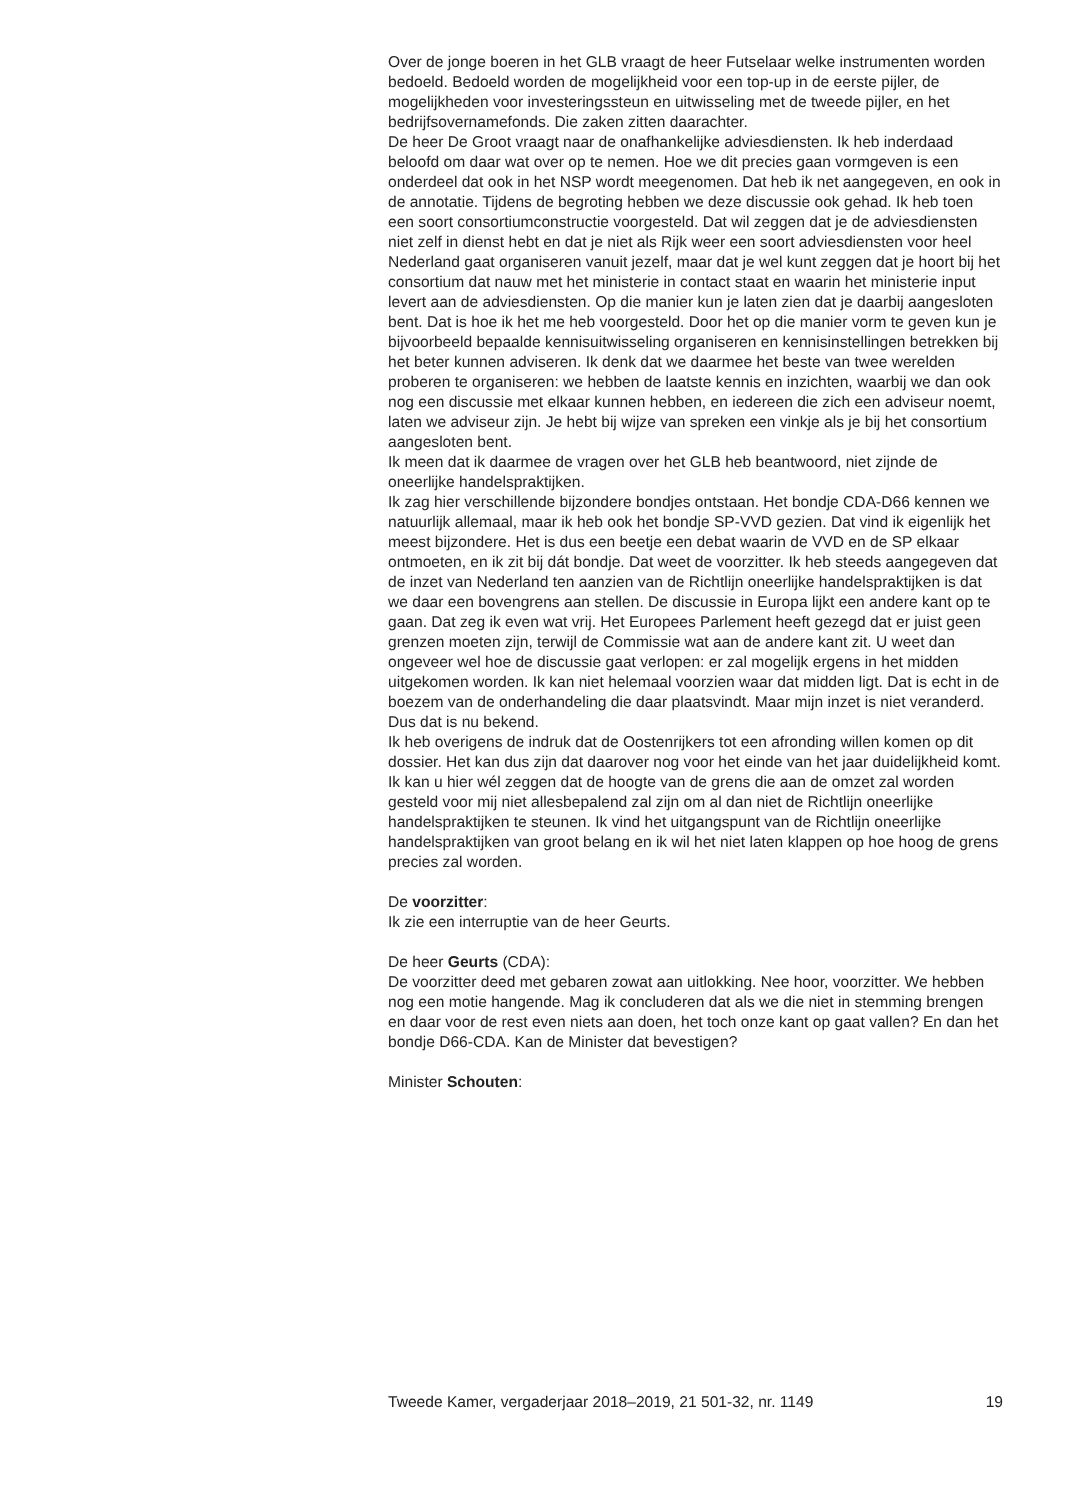Over de jonge boeren in het GLB vraagt de heer Futselaar welke instrumenten worden bedoeld. Bedoeld worden de mogelijkheid voor een top-up in de eerste pijler, de mogelijkheden voor investeringssteun en uitwisseling met de tweede pijler, en het bedrijfsovernamefonds. Die zaken zitten daarachter.
De heer De Groot vraagt naar de onafhankelijke adviesdiensten. Ik heb inderdaad beloofd om daar wat over op te nemen. Hoe we dit precies gaan vormgeven is een onderdeel dat ook in het NSP wordt meegenomen. Dat heb ik net aangegeven, en ook in de annotatie. Tijdens de begroting hebben we deze discussie ook gehad. Ik heb toen een soort consortiumconstructie voorgesteld. Dat wil zeggen dat je de adviesdiensten niet zelf in dienst hebt en dat je niet als Rijk weer een soort adviesdiensten voor heel Nederland gaat organiseren vanuit jezelf, maar dat je wel kunt zeggen dat je hoort bij het consortium dat nauw met het ministerie in contact staat en waarin het ministerie input levert aan de adviesdiensten. Op die manier kun je laten zien dat je daarbij aangesloten bent. Dat is hoe ik het me heb voorgesteld. Door het op die manier vorm te geven kun je bijvoorbeeld bepaalde kennisuitwisseling organiseren en kennisinstellingen betrekken bij het beter kunnen adviseren. Ik denk dat we daarmee het beste van twee werelden proberen te organiseren: we hebben de laatste kennis en inzichten, waarbij we dan ook nog een discussie met elkaar kunnen hebben, en iedereen die zich een adviseur noemt, laten we adviseur zijn. Je hebt bij wijze van spreken een vinkje als je bij het consortium aangesloten bent.
Ik meen dat ik daarmee de vragen over het GLB heb beantwoord, niet zijnde de oneerlijke handelspraktijken.
Ik zag hier verschillende bijzondere bondjes ontstaan. Het bondje CDA-D66 kennen we natuurlijk allemaal, maar ik heb ook het bondje SP-VVD gezien. Dat vind ik eigenlijk het meest bijzondere. Het is dus een beetje een debat waarin de VVD en de SP elkaar ontmoeten, en ik zit bij dát bondje. Dat weet de voorzitter. Ik heb steeds aangegeven dat de inzet van Nederland ten aanzien van de Richtlijn oneerlijke handelspraktijken is dat we daar een bovengrens aan stellen. De discussie in Europa lijkt een andere kant op te gaan. Dat zeg ik even wat vrij. Het Europees Parlement heeft gezegd dat er juist geen grenzen moeten zijn, terwijl de Commissie wat aan de andere kant zit. U weet dan ongeveer wel hoe de discussie gaat verlopen: er zal mogelijk ergens in het midden uitgekomen worden. Ik kan niet helemaal voorzien waar dat midden ligt. Dat is echt in de boezem van de onderhandeling die daar plaatsvindt. Maar mijn inzet is niet veranderd. Dus dat is nu bekend.
Ik heb overigens de indruk dat de Oostenrijkers tot een afronding willen komen op dit dossier. Het kan dus zijn dat daarover nog voor het einde van het jaar duidelijkheid komt. Ik kan u hier wél zeggen dat de hoogte van de grens die aan de omzet zal worden gesteld voor mij niet allesbepalend zal zijn om al dan niet de Richtlijn oneerlijke handelspraktijken te steunen. Ik vind het uitgangspunt van de Richtlijn oneerlijke handelspraktijken van groot belang en ik wil het niet laten klappen op hoe hoog de grens precies zal worden.
De voorzitter:
Ik zie een interruptie van de heer Geurts.
De heer Geurts (CDA):
De voorzitter deed met gebaren zowat aan uitlokking. Nee hoor, voorzitter. We hebben nog een motie hangende. Mag ik concluderen dat als we die niet in stemming brengen en daar voor de rest even niets aan doen, het toch onze kant op gaat vallen? En dan het bondje D66-CDA. Kan de Minister dat bevestigen?
Minister Schouten:
Tweede Kamer, vergaderjaar 2018–2019, 21 501-32, nr. 1149 19